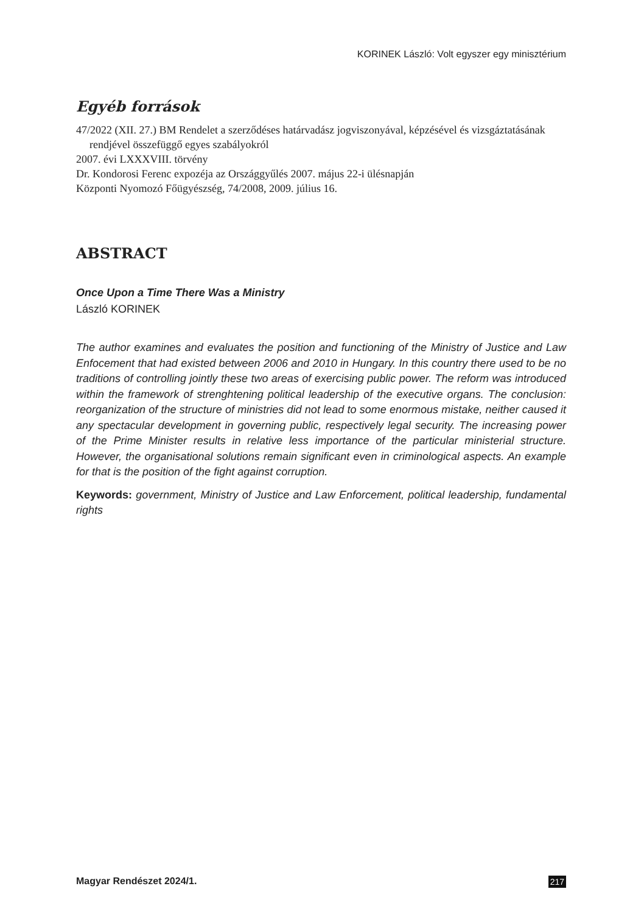KORINEK László: Volt egyszer egy minisztérium
Egyéb források
47/2022 (XII. 27.) BM Rendelet a szerződéses határvadász jogviszonyával, képzésével és vizsgáztatásának rendjével összefüggő egyes szabályokról
2007. évi LXXXVIII. törvény
Dr. Kondorosi Ferenc expozéja az Országgyűlés 2007. május 22-i ülésnapján
Központi Nyomozó Főügyészség, 74/2008, 2009. július 16.
ABSTRACT
Once Upon a Time There Was a Ministry
László KORINEK
The author examines and evaluates the position and functioning of the Ministry of Justice and Law Enfocement that had existed between 2006 and 2010 in Hungary. In this country there used to be no traditions of controlling jointly these two areas of exercising public power. The reform was introduced within the framework of strenghtening political leadership of the executive organs. The conclusion: reorganization of the structure of ministries did not lead to some enormous mistake, neither caused it any spectacular development in governing public, respectively legal security. The increasing power of the Prime Minister results in relative less importance of the particular ministerial structure. However, the organisational solutions remain significant even in criminological aspects. An example for that is the position of the fight against corruption.
Keywords: government, Ministry of Justice and Law Enforcement, political leadership, fundamental rights
Magyar Rendészet 2024/1. 217